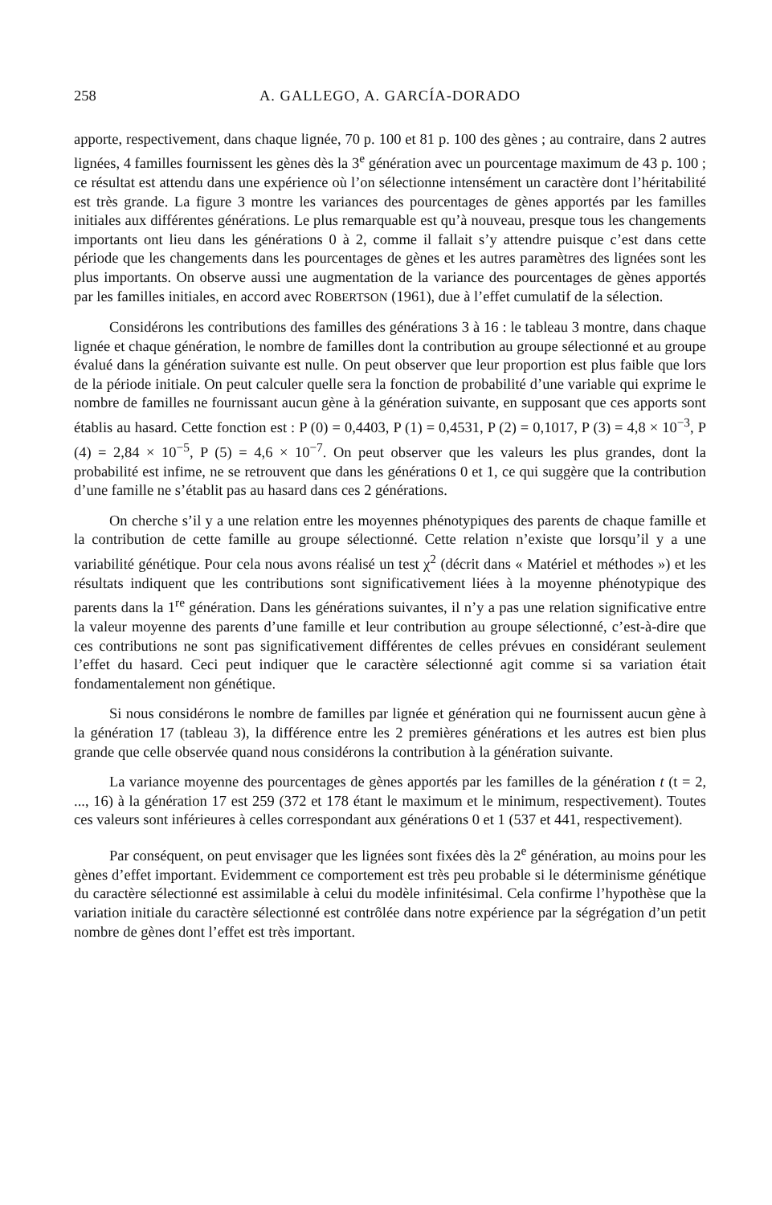258 A. GALLEGO, A. GARCÍA-DORADO
apporte, respectivement, dans chaque lignée, 70 p. 100 et 81 p. 100 des gènes ; au contraire, dans 2 autres lignées, 4 familles fournissent les gènes dès la 3<sup>e</sup> génération avec un pourcentage maximum de 43 p. 100 ; ce résultat est attendu dans une expérience où l’on sélectionne intensément un caractère dont l’héritabilité est très grande. La figure 3 montre les variances des pourcentages de gènes apportés par les familles initiales aux différentes générations. Le plus remarquable est qu’à nouveau, presque tous les changements importants ont lieu dans les générations 0 à 2, comme il fallait s’y attendre puisque c’est dans cette période que les changements dans les pourcentages de gènes et les autres paramètres des lignées sont les plus importants. On observe aussi une augmentation de la variance des pourcentages de gènes apportés par les familles initiales, en accord avec ROBERTSON (1961), due à l’effet cumulatif de la sélection.
Considérons les contributions des familles des générations 3 à 16 : le tableau 3 montre, dans chaque lignée et chaque génération, le nombre de familles dont la contribution au groupe sélectionné et au groupe évalué dans la génération suivante est nulle. On peut observer que leur proportion est plus faible que lors de la période initiale. On peut calculer quelle sera la fonction de probabilité d’une variable qui exprime le nombre de familles ne fournissant aucun gène à la génération suivante, en supposant que ces apports sont établis au hasard. Cette fonction est : P (0) = 0,4403, P (1) = 0,4531, P (2) = 0,1017, P (3) = 4,8 × 10<sup>−3</sup>, P (4) = 2,84 × 10<sup>−5</sup>, P (5) = 4,6 × 10<sup>−7</sup>. On peut observer que les valeurs les plus grandes, dont la probabilité est infime, ne se retrouvent que dans les générations 0 et 1, ce qui suggère que la contribution d’une famille ne s’établit pas au hasard dans ces 2 générations.
On cherche s’il y a une relation entre les moyennes phénotypiques des parents de chaque famille et la contribution de cette famille au groupe sélectionné. Cette relation n’existe que lorsqu’il y a une variabilité génétique. Pour cela nous avons réalisé un test χ<sup>2</sup> (décrit dans « Matériel et méthodes ») et les résultats indiquent que les contributions sont significativement liées à la moyenne phénotypique des parents dans la 1<sup>re</sup> génération. Dans les générations suivantes, il n’y a pas une relation significative entre la valeur moyenne des parents d’une famille et leur contribution au groupe sélectionné, c’est-à-dire que ces contributions ne sont pas significativement différentes de celles prévues en considérant seulement l’effet du hasard. Ceci peut indiquer que le caractère sélectionné agit comme si sa variation était fondamentalement non génétique.
Si nous considérons le nombre de familles par lignée et génération qui ne fournissent aucun gène à la génération 17 (tableau 3), la différence entre les 2 premières générations et les autres est bien plus grande que celle observée quand nous considérons la contribution à la génération suivante.
La variance moyenne des pourcentages de gènes apportés par les familles de la génération t (t = 2, ..., 16) à la génération 17 est 259 (372 et 178 étant le maximum et le minimum, respectivement). Toutes ces valeurs sont inférieures à celles correspondant aux générations 0 et 1 (537 et 441, respectivement).
Par conséquent, on peut envisager que les lignées sont fixées dès la 2<sup>e</sup> génération, au moins pour les gènes d’effet important. Evidemment ce comportement est très peu probable si le déterminisme génétique du caractère sélectionné est assimilable à celui du modèle infinitésimal. Cela confirme l’hypothèse que la variation initiale du caractère sélectionné est contrôlée dans notre expérience par la ségrégation d’un petit nombre de gènes dont l’effet est très important.